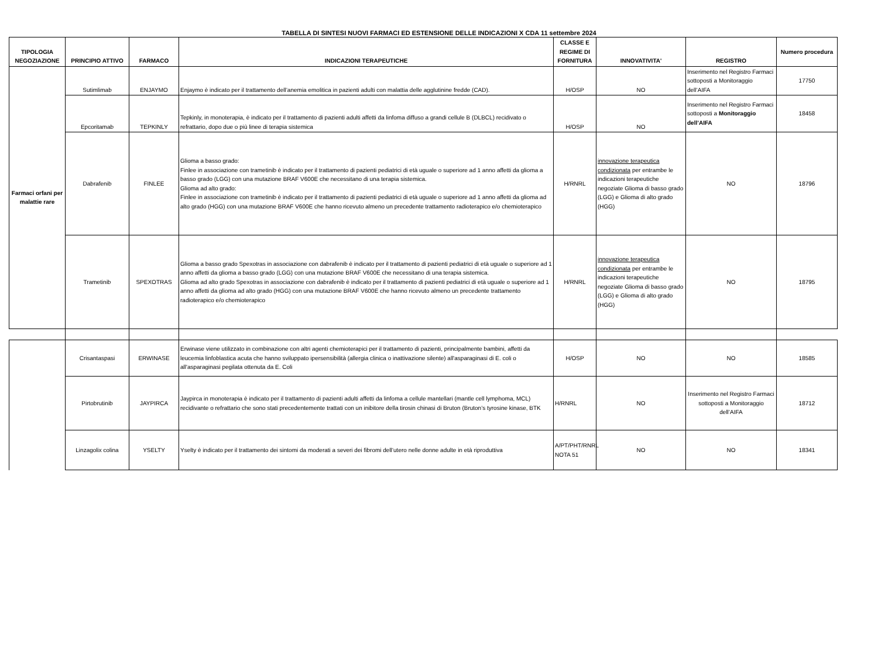TABELLA DI SINTESI NUOVI FARMACI ED ESTENSIONE DELLE INDICAZIONI X CDA 11 settembre 2024
| TIPOLOGIA NEGOZIAZIONE | PRINCIPIO ATTIVO | FARMACO | INDICAZIONI TERAPEUTICHE | CLASSE E REGIME DI FORNITURA | INNOVATIVITA' | REGISTRO | Numero procedura |
| --- | --- | --- | --- | --- | --- | --- | --- |
| Farmaci orfani per malattie rare | Sutimlimab | ENJAYMO | Enjaymo è indicato per il trattamento dell’anemia emolitica in pazienti adulti con malattia delle agglutinine fredde (CAD). | H/OSP | NO | Inserimento nel Registro Farmaci sottoposti a Monitoraggio dell’AIFA | 17750 |
| | Epcoritamab | TEPKINLY | Tepkinly, in monoterapia, è indicato per il trattamento di pazienti adulti affetti da linfoma diffuso a grandi cellule B (DLBCL) recidivato o refrattario, dopo due o più linee di terapia sistemica | H/OSP | NO | Inserimento nel Registro Farmaci sottoposti a Monitoraggio dell’AIFA | 18458 |
| | Dabrafenib | FINLEE | Glioma a basso grado: Finlee in associazione con trametinib è indicato per il trattamento di pazienti pediatrici di età uguale o superiore ad 1 anno affetti da glioma a basso grado (LGG) con una mutazione BRAF V600E che necessitano di una terapia sistemica. Glioma ad alto grado: Finlee in associazione con trametinib è indicato per il trattamento di pazienti pediatrici di età uguale o superiore ad 1 anno affetti da glioma ad alto grado (HGG) con una mutazione BRAF V600E che hanno ricevuto almeno un precedente trattamento radioterapico e/o chemioterapico | H/RNRL | innovazione terapeutica condizionata per entrambe le indicazioni terapeutiche negoziate Glioma di basso grado (LGG) e Glioma di alto grado (HGG) | NO | 18796 |
| | Trametinib | SPEXOTRAS | Glioma a basso grado Spexotras in associazione con dabrafenib è indicato per il trattamento di pazienti pediatrici di età uguale o superiore ad 1 anno affetti da glioma a basso grado (LGG) con una mutazione BRAF V600E che necessitano di una terapia sistemica. Glioma ad alto grado Spexotras in associazione con dabrafenib è indicato per il trattamento di pazienti pediatrici di età uguale o superiore ad 1 anno affetti da glioma ad alto grado (HGG) con una mutazione BRAF V600E che hanno ricevuto almeno un precedente trattamento radioterapico e/o chemioterapico | H/RNRL | innovazione terapeutica condizionata per entrambe le indicazioni terapeutiche negoziate Glioma di basso grado (LGG) e Glioma di alto grado (HGG) | NO | 18795 |
| | Crisantaspasi | ERWINASE | Erwinase viene utilizzato in combinazione con altri agenti chemioterapici per il trattamento di pazienti, principalmente bambini, affetti da leucemia linfoblastica acuta che hanno sviluppato ipersensibilità (allergia clinica o inattivazione silente) all'asparaginasi di E. coli o all'asparaginasi pegilata ottenuta da E. Coli | H/OSP | NO | NO | 18585 |
| | Pirtobrutinib | JAYPIRCA | Jaypirca in monoterapia è indicato per il trattamento di pazienti adulti affetti da linfoma a cellule mantellari (mantle cell lymphoma, MCL) recidivante o refrattario che sono stati precedentemente trattati con un inibitore della tirosin chinasi di Bruton (Bruton’s tyrosine kinase, BTK | H/RNRL | NO | Inserimento nel Registro Farmaci sottoposti a Monitoraggio dell’AIFA | 18712 |
| | Linzagolix colina | YSELTY | Yselty è indicato per il trattamento dei sintomi da moderati a severi dei fibromi dell’utero nelle donne adulte in età riproduttiva | A/PT/PHT/RNRL NOTA 51 | NO | NO | 18341 |